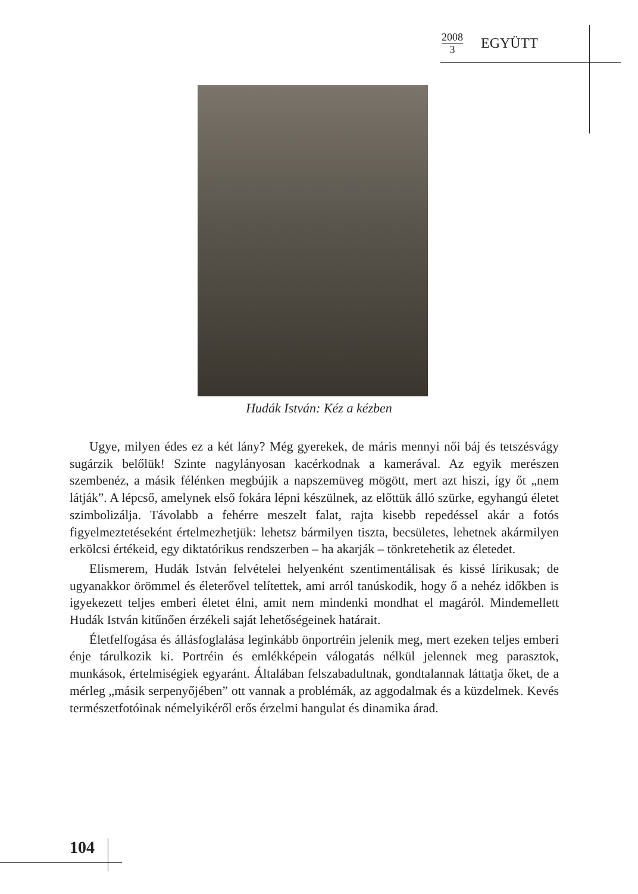2008 3
EGYÜTT
Hudák István: Kéz a kézben
Ugye, milyen édes ez a két lány? Még gyerekek, de máris mennyi női báj és tetszésvágy sugárzik belőlük! Szinte nagylányosan kacérkodnak a kamerával. Az egyik merészen szembenéz, a másik félénken megbújik a napszemüveg mögött, mert azt hiszi, így őt „nem látják”. A lépcső, amelynek első fokára lépni készülnek, az előttük álló szürke, egyhangú életet szimbolizálja. Távolabb a fehérre meszelt falat, rajta kisebb repedéssel akár a fotós figyelmeztetéseként értelmezhetjük: lehetsz bármilyen tiszta, becsületes, lehetnek akármilyen erkölcsi értékeid, egy diktatórikus rendszerben – ha akarják – tönkretehetik az életedet.
Elismerem, Hudák István felvételei helyenként szentimentálisak és kissé lírikusak; de ugyanakkor örömmel és életerővel telítettek, ami arról tanúskodik, hogy ő a nehéz időkben is igyekezett teljes emberi életet élni, amit nem mindenki mondhat el magáról. Mindemellett Hudák István kitűnően érzékeli saját lehetőségeinek határait.
Életfelfogása és állásfoglalása leginkább önportréin jelenik meg, mert ezeken teljes emberi énje tárulkozik ki. Portréin és emlékképein válogatás nélkül jelennek meg parasztok, munkások, értelmiségiek egyaránt. Általában felszabadultnak, gondtalannak láttatja őket, de a mérleg „másik serpenyőjében” ott vannak a problémák, az aggodalmak és a küzdelmek. Kevés természetfotóinak némelyikéről erős érzelmi hangulat és dinamika árad.
104